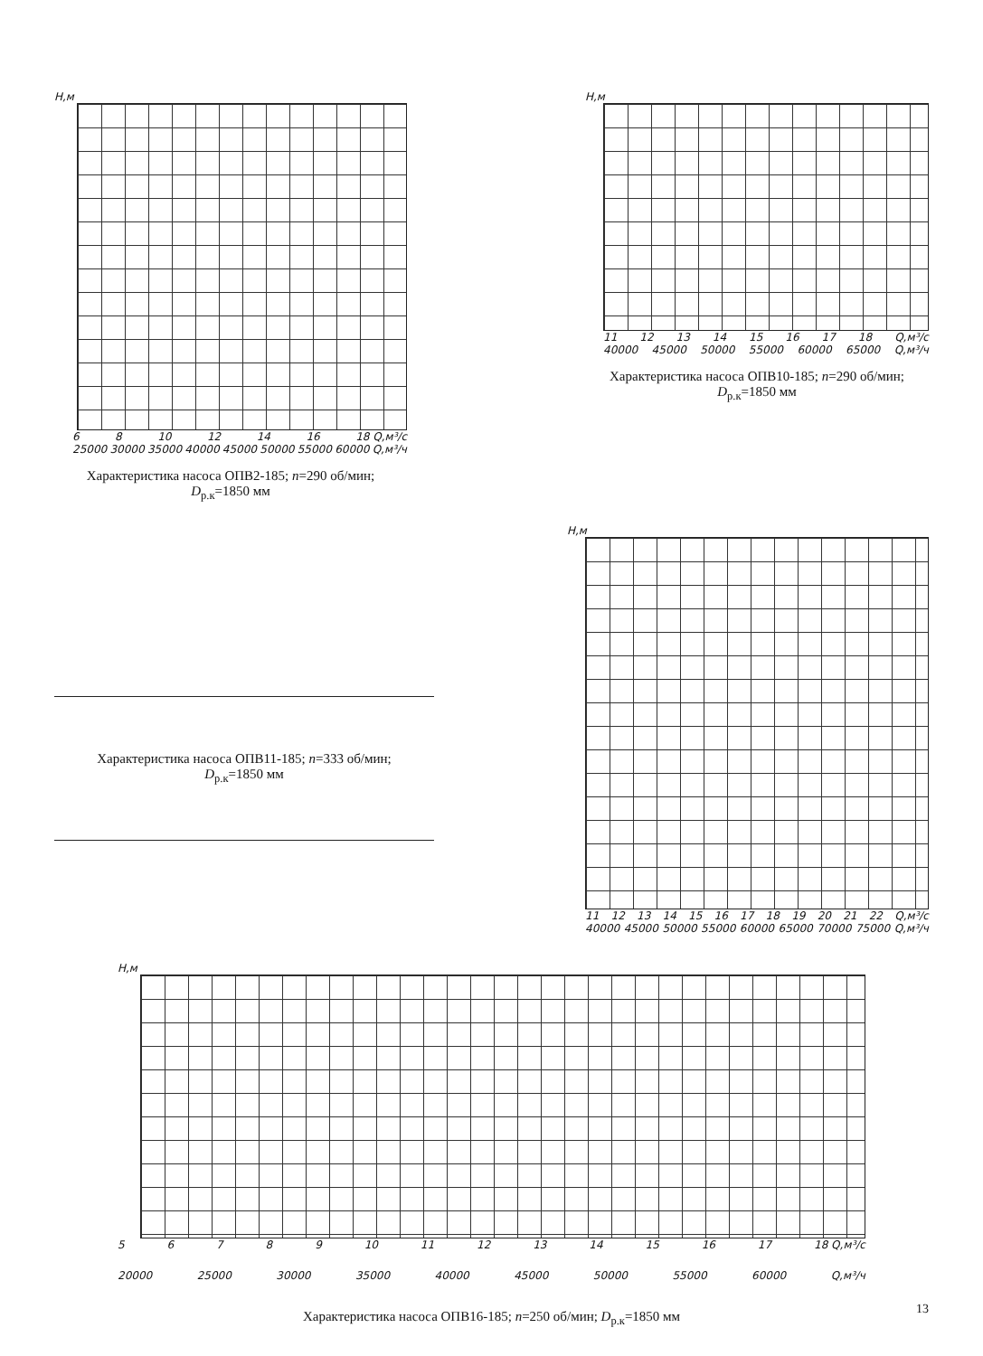H,м
68 10 12 14 16 18 Q,м³/с
25000 30000 35000 40000 45000 50000 55000 60000 Q,м³/ч
Характеристика насоса ОПВ2-185; n=290 об/мин;
D<sub>р.к</sub>=1850 мм
H,м
11 12 13 14 15 16 17 18 Q,м³/с
40000 45000 50000 55000 60000 65000 Q,м³/ч
Характеристика насоса ОПВ10-185; n=290 об/мин;
D<sub>р.к</sub>=1850 мм
Характеристика насоса ОПВ11-185; n=333 об/мин;
D<sub>р.к</sub>=1850 мм
H,м
11 12 13 14 15 16 17 18 19 20 21 22 Q,м³/с
40000 45000 50000 55000 60000 65000 70000 75000 Q,м³/ч
H,м
56789 10 11 12 13 14 15 16 17 18 Q,м³/с
20000 25000 30000 35000 40000 45000 50000 55000 60000 Q,м³/ч
Характеристика насоса ОПВ16-185; n=250 об/мин; D<sub>р.к</sub>=1850 мм
13